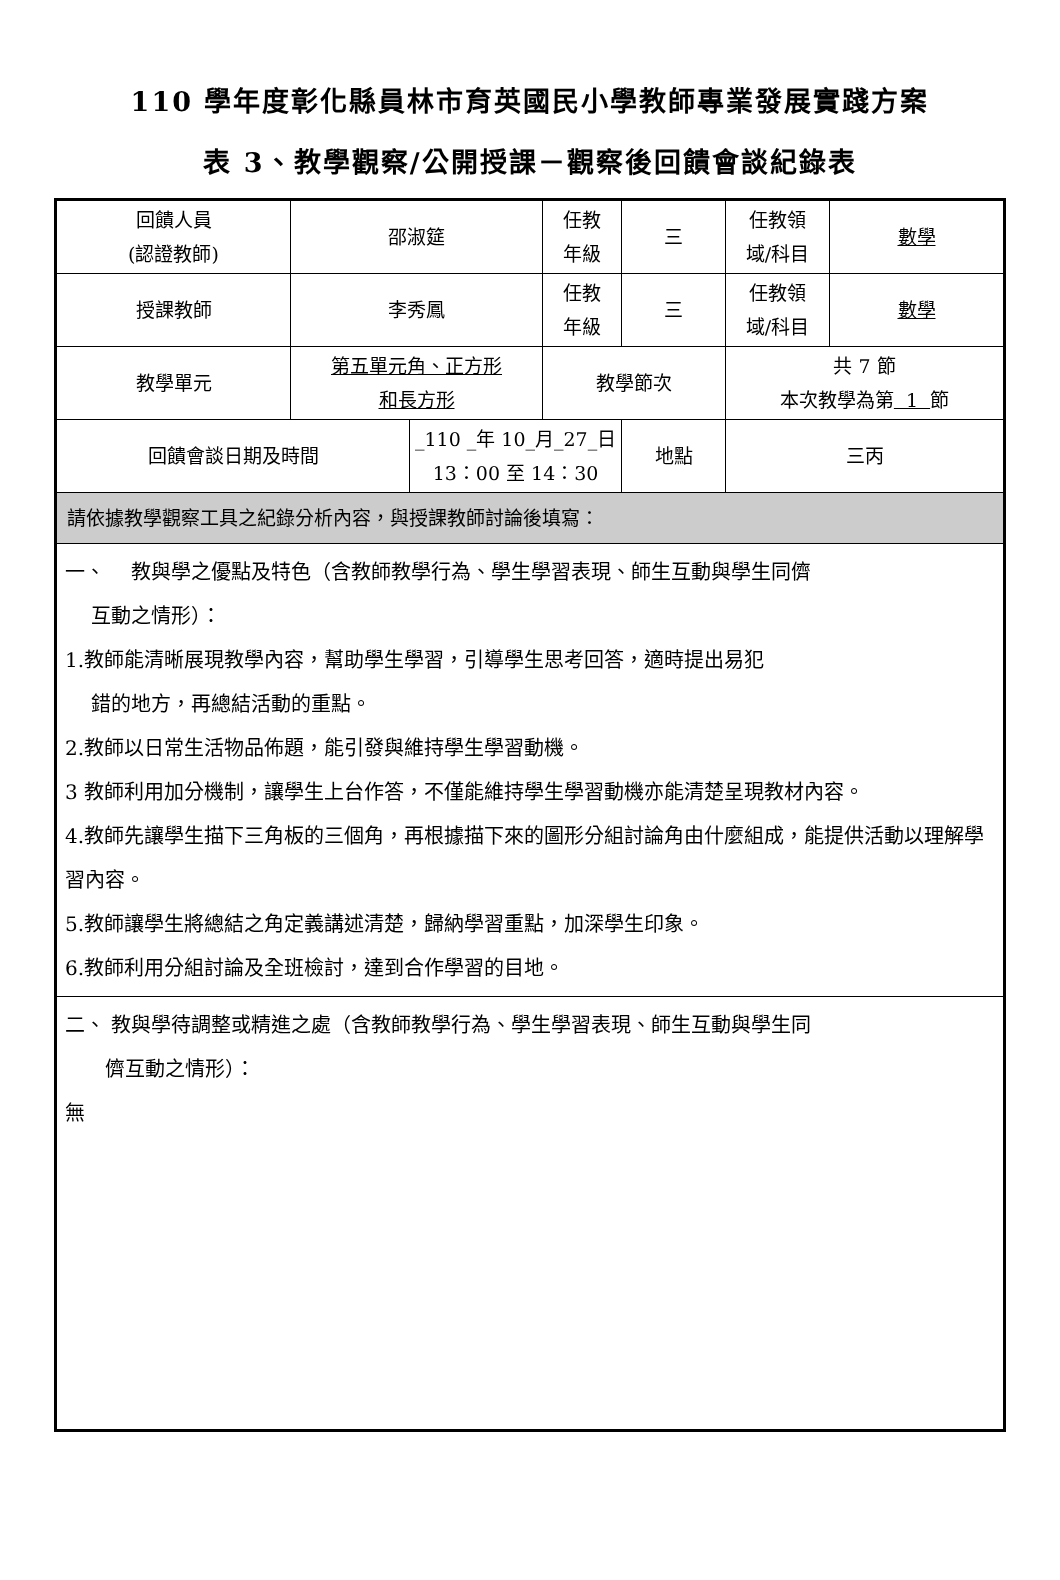110 學年度彰化縣員林市育英國民小學教師專業發展實踐方案
表 3、教學觀察/公開授課－觀察後回饋會談紀錄表
| 回饋人員 (認證教師) | 邵淑筵 | | 任教 年級 | 三 | 任教領 域/科目 | 數學 |
| 授課教師 | 李秀鳳 | | 任教 年級 | 三 | 任教領 域/科目 | 數學 |
| 教學單元 | 第五單元角、正方形 和長方形 | | 教學節次 | | 共 7 節 本次教學為第 1 節 | |
| 回饋會談日期及時間 | | _110 _年 10_月_27_日 13：00 至 14：30 | | 地點 | 三丙 | |
| 請依據教學觀察工具之紀錄分析內容，與授課教師討論後填寫： | | | | | | |
| 一、 教與學之優點及特色（含教師教學行為、學生學習表現、師生互動與學生同儕 互動之情形）： 1.教師能清晰展現教學內容，幫助學生學習，引導學生思考回答，適時提出易犯 錯的地方，再總結活動的重點。 2.教師以日常生活物品佈題，能引發與維持學生學習動機。 3 教師利用加分機制，讓學生上台作答，不僅能維持學生學習動機亦能清楚呈現教材內容。 4.教師先讓學生描下三角板的三個角，再根據描下來的圖形分組討論角由什麼組成，能提供活動以理解學習內容。 5.教師讓學生將總結之角定義講述清楚，歸納學習重點，加深學生印象。 6.教師利用分組討論及全班檢討，達到合作學習的目地。 | | | | | | |
| 二、 教與學待調整或精進之處（含教師教學行為、學生學習表現、師生互動與學生同 儕互動之情形）： 無 | | | | | | |